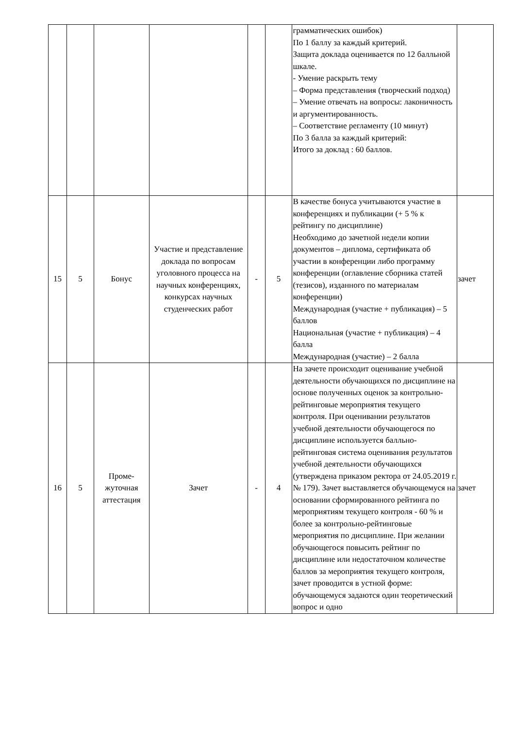| | | | | | | грамматических ошибок) По 1 баллу за каждый критерий. Защита доклада оценивается по 12 балльной шкале. - Умение раскрыть тему – Форма представления (творческий подход) – Умение отвечать на вопросы: лаконичность и аргументированность. – Соответствие регламенту (10 минут) По 3 балла за каждый критерий: Итого за доклад : 60 баллов. | |
| 15 | 5 | Бонус | Участие и представление доклада по вопросам уголовного процесса на научных конференциях, конкурсах научных студенческих работ | - | 5 | В качестве бонуса учитываются участие в конференциях и публикации (+ 5 % к рейтингу по дисциплине) Необходимо до зачетной недели копии документов – диплома, сертификата об участии в конференции либо программу конференции (оглавление сборника статей (тезисов), изданного по материалам конференции) Международная (участие + публикация) – 5 баллов Национальная (участие + публикация) – 4 балла Международная (участие) – 2 балла | зачет |
| 16 | 5 | Проме-жуточная аттестация | Зачет | - | 4 | На зачете происходит оценивание учебной деятельности обучающихся по дисциплине на основе полученных оценок за контрольно-рейтинговые мероприятия текущего контроля. При оценивании результатов учебной деятельности обучающегося по дисциплине используется балльно-рейтинговая система оценивания результатов учебной деятельности обучающихся (утверждена приказом ректора от 24.05.2019 г. № 179). Зачет выставляется обучающемуся на основании сформированного рейтинга по мероприятиям текущего контроля - 60 % и более за контрольно-рейтинговые мероприятия по дисциплине. При желании обучающегося повысить рейтинг по дисциплине или недостаточном количестве баллов за мероприятия текущего контроля, зачет проводится в устной форме: обучающемуся задаются один теоретический вопрос и одно | зачет |